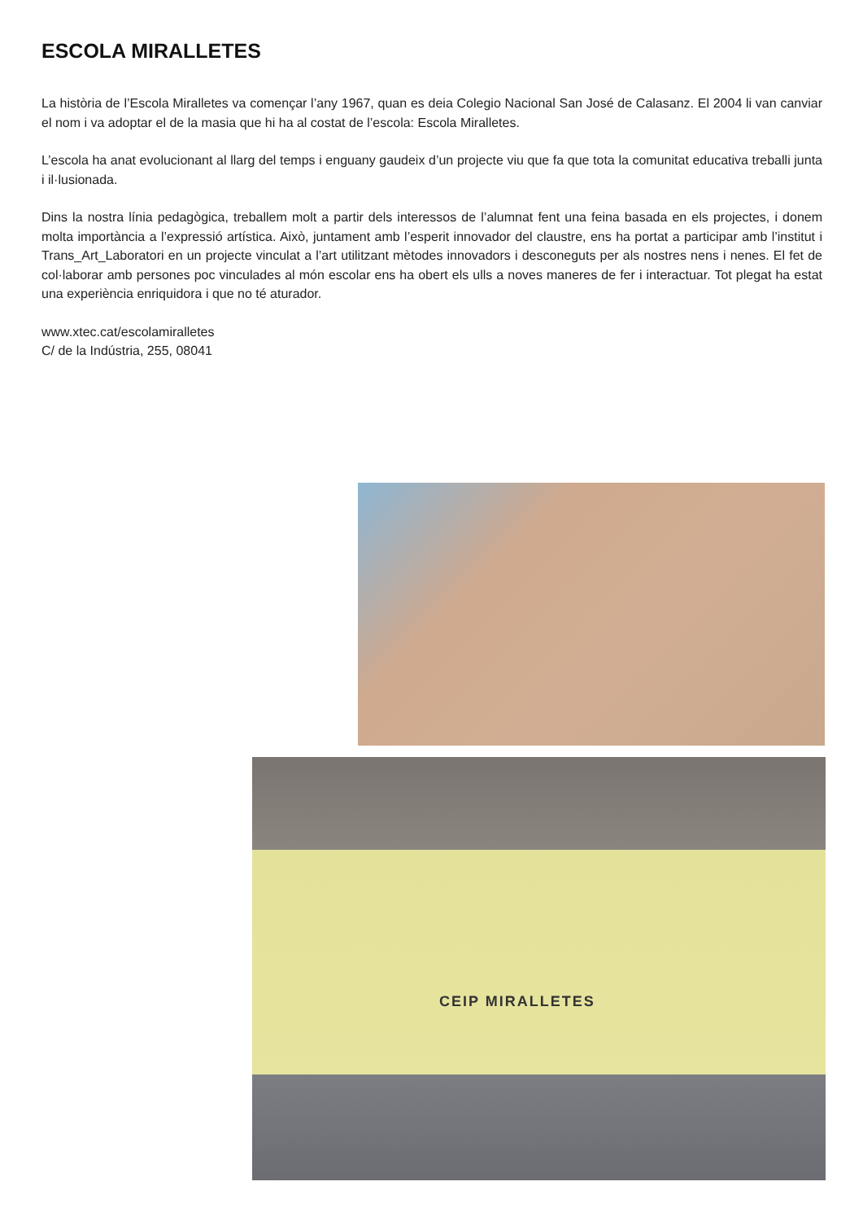ESCOLA MIRALLETES
La història de l’Escola Miralletes va començar l’any 1967, quan es deia Colegio Nacional San José de Calasanz. El 2004 li van canviar el nom i va adoptar el de la masia que hi ha al costat de l’escola: Escola Miralletes.
L’escola ha anat evolucionant al llarg del temps i enguany gaudeix d’un projecte viu que fa que tota la comunitat educativa treballi junta i il·lusionada.
Dins la nostra línia pedagògica, treballem molt a partir dels interessos de l’alumnat fent una feina basada en els projectes, i donem molta importància a l’expressió artística. Això, juntament amb l’esperit innovador del claustre, ens ha portat a participar amb l’institut i Trans_Art_Laboratori en un projecte vinculat a l’art utilitzant mètodes innovadors i desconeguts per als nostres nens i nenes. El fet de col·laborar amb persones poc vinculades al món escolar ens ha obert els ulls a noves maneres de fer i interactuar. Tot plegat ha estat una experiència enriquidora i que no té aturador.
www.xtec.cat/escolamiralletes
C/ de la Indústria, 255, 08041
CEIP MIRALLETES